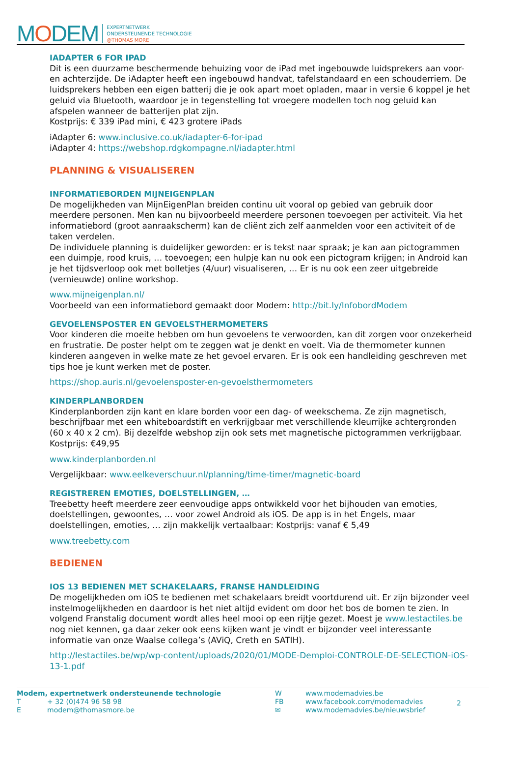MODEM
EXPERTNETWERK
ONDERSTEUNENDE TECHNOLOGIE
@THOMAS MORE
IADAPTER 6 FOR IPAD
Dit is een duurzame beschermende behuizing voor de iPad met ingebouwde luidsprekers aan voor- en achterzijde. De iAdapter heeft een ingebouwd handvat, tafelstandaard en een schouderriem. De luidsprekers hebben een eigen batterij die je ook apart moet opladen, maar in versie 6 koppel je het geluid via Bluetooth, waardoor je in tegenstelling tot vroegere modellen toch nog geluid kan afspelen wanneer de batterijen plat zijn.
Kostprijs: € 339 iPad mini, € 423 grotere iPads
iAdapter 6: www.inclusive.co.uk/iadapter-6-for-ipad
iAdapter 4: https://webshop.rdgkompagne.nl/iadapter.html
PLANNING & VISUALISEREN
INFORMATIEBORDEN MIJNEIGENPLAN
De mogelijkheden van MijnEigenPlan breiden continu uit vooral op gebied van gebruik door meerdere personen. Men kan nu bijvoorbeeld meerdere personen toevoegen per activiteit. Via het informatiebord (groot aanraakscherm) kan de cliënt zich zelf aanmelden voor een activiteit of de taken verdelen.
De individuele planning is duidelijker geworden: er is tekst naar spraak; je kan aan pictogrammen een duimpje, rood kruis, … toevoegen; een hulpje kan nu ook een pictogram krijgen; in Android kan je het tijdsverloop ook met bolletjes (4/uur) visualiseren, … Er is nu ook een zeer uitgebreide (vernieuwde) online workshop.
www.mijneigenplan.nl/
Voorbeeld van een informatiebord gemaakt door Modem: http://bit.ly/InfobordModem
GEVOELENSPOSTER EN GEVOELSTHERMOMETERS
Voor kinderen die moeite hebben om hun gevoelens te verwoorden, kan dit zorgen voor onzekerheid en frustratie. De poster helpt om te zeggen wat je denkt en voelt. Via de thermometer kunnen kinderen aangeven in welke mate ze het gevoel ervaren. Er is ook een handleiding geschreven met tips hoe je kunt werken met de poster.
https://shop.auris.nl/gevoelensposter-en-gevoelsthermometers
KINDERPLANBORDEN
Kinderplanborden zijn kant en klare borden voor een dag- of weekschema. Ze zijn magnetisch, beschrijfbaar met een whiteboardstift en verkrijgbaar met verschillende kleurrijke achtergronden (60 x 40 x 2 cm). Bij dezelfde webshop zijn ook sets met magnetische pictogrammen verkrijgbaar. Kostprijs: €49,95
www.kinderplanborden.nl
Vergelijkbaar: www.eelkeverschuur.nl/planning/time-timer/magnetic-board
REGISTREREN EMOTIES, DOELSTELLINGEN, …
Treebetty heeft meerdere zeer eenvoudige apps ontwikkeld voor het bijhouden van emoties, doelstellingen, gewoontes, … voor zowel Android als iOS. De app is in het Engels, maar doelstellingen, emoties, … zijn makkelijk vertaalbaar: Kostprijs: vanaf € 5,49
www.treebetty.com
BEDIENEN
IOS 13 BEDIENEN MET SCHAKELAARS, FRANSE HANDLEIDING
De mogelijkheden om iOS te bedienen met schakelaars breidt voortdurend uit. Er zijn bijzonder veel instelmogelijkheden en daardoor is het niet altijd evident om door het bos de bomen te zien. In volgend Franstalig document wordt alles heel mooi op een rijtje gezet. Moest je www.lestactiles.be nog niet kennen, ga daar zeker ook eens kijken want je vindt er bijzonder veel interessante informatie van onze Waalse collega’s (AViQ, Creth en SATIH).
http://lestactiles.be/wp/wp-content/uploads/2020/01/MODE-Demploi-CONTROLE-DE-SELECTION-iOS-13-1.pdf
| Modem, expertnetwerk ondersteunende technologie | |
| T | + 32 (0)474 96 58 98 |
| E | modem@thomasmore.be |
| W | www.modemadvies.be |
| FB | www.facebook.com/modemadvies |
| ✉ | www.modemadvies.be/nieuwsbrief |
2